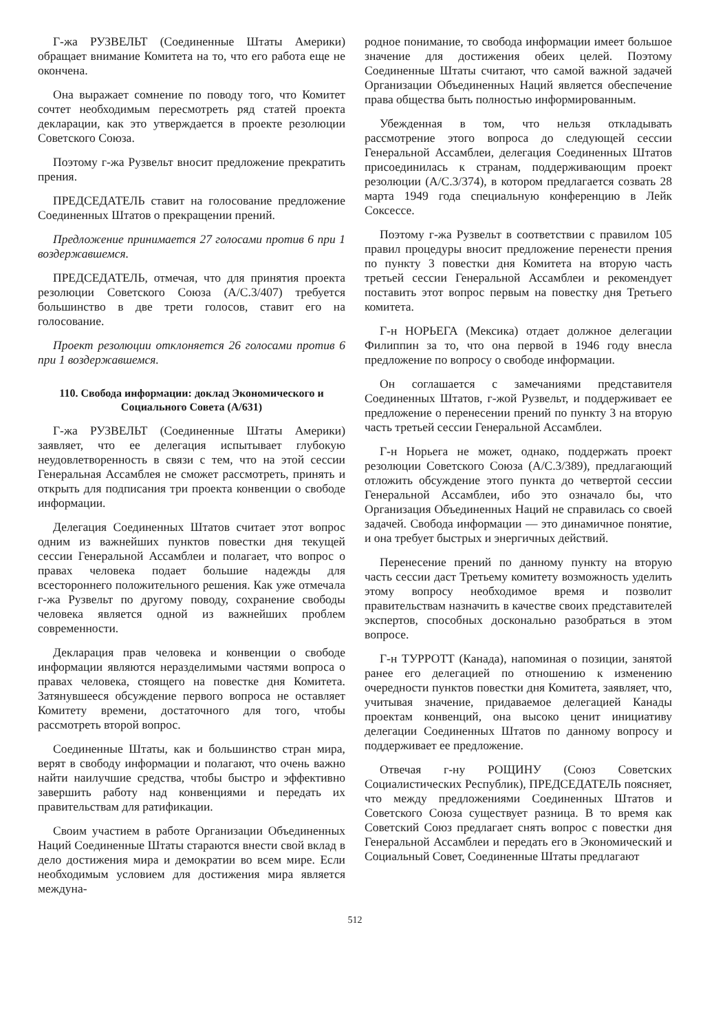Г-жа РУЗВЕЛЬТ (Соединенные Штаты Америки) обращает внимание Комитета на то, что его работа еще не окончена.
Она выражает сомнение по поводу того, что Комитет сочтет необходимым пересмотреть ряд статей проекта декларации, как это утверждается в проекте резолюции Советского Союза.
Поэтому г-жа Рузвельт вносит предложение прекратить прения.
ПРЕДСЕДАТЕЛЬ ставит на голосование предложение Соединенных Штатов о прекращении прений.
Предложение принимается 27 голосами против 6 при 1 воздержавшемся.
ПРЕДСЕДАТЕЛЬ, отмечая, что для принятия проекта резолюции Советского Союза (A/C.3/407) требуется большинство в две трети голосов, ставит его на голосование.
Проект резолюции отклоняется 26 голосами против 6 при 1 воздержавшемся.
110. Свобода информации: доклад Экономического и Социального Совета (A/631)
Г-жа РУЗВЕЛЬТ (Соединенные Штаты Америки) заявляет, что ее делегация испытывает глубокую неудовлетворенность в связи с тем, что на этой сессии Генеральная Ассамблея не сможет рассмотреть, принять и открыть для подписания три проекта конвенции о свободе информации.
Делегация Соединенных Штатов считает этот вопрос одним из важнейших пунктов повестки дня текущей сессии Генеральной Ассамблеи и полагает, что вопрос о правах человека подает большие надежды для всестороннего положительного решения. Как уже отмечала г-жа Рузвельт по другому поводу, сохранение свободы человека является одной из важнейших проблем современности.
Декларация прав человека и конвенции о свободе информации являются неразделимыми частями вопроса о правах человека, стоящего на повестке дня Комитета. Затянувшееся обсуждение первого вопроса не оставляет Комитету времени, достаточного для того, чтобы рассмотреть второй вопрос.
Соединенные Штаты, как и большинство стран мира, верят в свободу информации и полагают, что очень важно найти наилучшие средства, чтобы быстро и эффективно завершить работу над конвенциями и передать их правительствам для ратификации.
Своим участием в работе Организации Объединенных Наций Соединенные Штаты стараются внести свой вклад в дело достижения мира и демократии во всем мире. Если необходимым условием для достижения мира является междуна-
родное понимание, то свобода информации имеет большое значение для достижения обеих целей. Поэтому Соединенные Штаты считают, что самой важной задачей Организации Объединенных Наций является обеспечение права общества быть полностью информированным.
Убежденная в том, что нельзя откладывать рассмотрение этого вопроса до следующей сессии Генеральной Ассамблеи, делегация Соединенных Штатов присоединилась к странам, поддерживающим проект резолюции (A/C.3/374), в котором предлагается созвать 28 марта 1949 года специальную конференцию в Лейк Соксессе.
Поэтому г-жа Рузвельт в соответствии с правилом 105 правил процедуры вносит предложение перенести прения по пункту 3 повестки дня Комитета на вторую часть третьей сессии Генеральной Ассамблеи и рекомендует поставить этот вопрос первым на повестку дня Третьего комитета.
Г-н НОРЬЕГА (Мексика) отдает должное делегации Филиппин за то, что она первой в 1946 году внесла предложение по вопросу о свободе информации.
Он соглашается с замечаниями представителя Соединенных Штатов, г-жой Рузвельт, и поддерживает ее предложение о перенесении прений по пункту 3 на вторую часть третьей сессии Генеральной Ассамблеи.
Г-н Норьега не может, однако, поддержать проект резолюции Советского Союза (A/C.3/389), предлагающий отложить обсуждение этого пункта до четвертой сессии Генеральной Ассамблеи, ибо это означало бы, что Организация Объединенных Наций не справилась со своей задачей. Свобода информации — это динамичное понятие, и она требует быстрых и энергичных действий.
Перенесение прений по данному пункту на вторую часть сессии даст Третьему комитету возможность уделить этому вопросу необходимое время и позволит правительствам назначить в качестве своих представителей экспертов, способных досконально разобраться в этом вопросе.
Г-н ТУРРОТТ (Канада), напоминая о позиции, занятой ранее его делегацией по отношению к изменению очередности пунктов повестки дня Комитета, заявляет, что, учитывая значение, придаваемое делегацией Канады проектам конвенций, она высоко ценит инициативу делегации Соединенных Штатов по данному вопросу и поддерживает ее предложение.
Отвечая г-ну РОЩИНУ (Союз Советских Социалистических Республик), ПРЕДСЕДАТЕЛЬ поясняет, что между предложениями Соединенных Штатов и Советского Союза существует разница. В то время как Советский Союз предлагает снять вопрос с повестки дня Генеральной Ассамблеи и передать его в Экономический и Социальный Совет, Соединенные Штаты предлагают
512